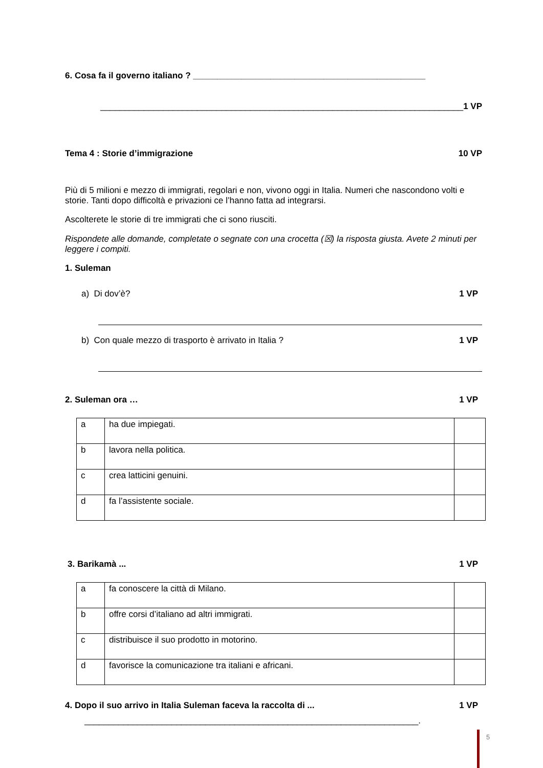6. Cosa fa il governo italiano ? ________________________________________________
___________________________________________________________________________1 VP
Tema 4 : Storie d’immigrazione 10 VP
Più di 5 milioni e mezzo di immigrati, regolari e non, vivono oggi in Italia. Numeri che nascondono volti e storie. Tanti dopo difficoltà e privazioni ce l’hanno fatta ad integrarsi.
Ascolterete le storie di tre immigrati che ci sono riusciti.
Rispondete alle domande, completate o segnate con una crocetta (☒) la risposta giusta. Avete 2 minuti per leggere i compiti.
1. Suleman
a) Di dov’è? 1 VP
b) Con quale mezzo di trasporto è arrivato in Italia ? 1 VP
2. Suleman ora … 1 VP
| a | ha due impiegati. | |
| b | lavora nella politica. | |
| c | crea latticini genuini. | |
| d | fa l’assistente sociale. | |
3. Barikamà ... 1 VP
| a | fa conoscere la città di Milano. | |
| b | offre corsi d’italiano ad altri immigrati. | |
| c | distribuisce il suo prodotto in motorino. | |
| d | favorisce la comunicazione tra italiani e africani. | |
4. Dopo il suo arrivo in Italia Suleman faceva la raccolta di ... 1 VP
_____________________________________________________________________.
5